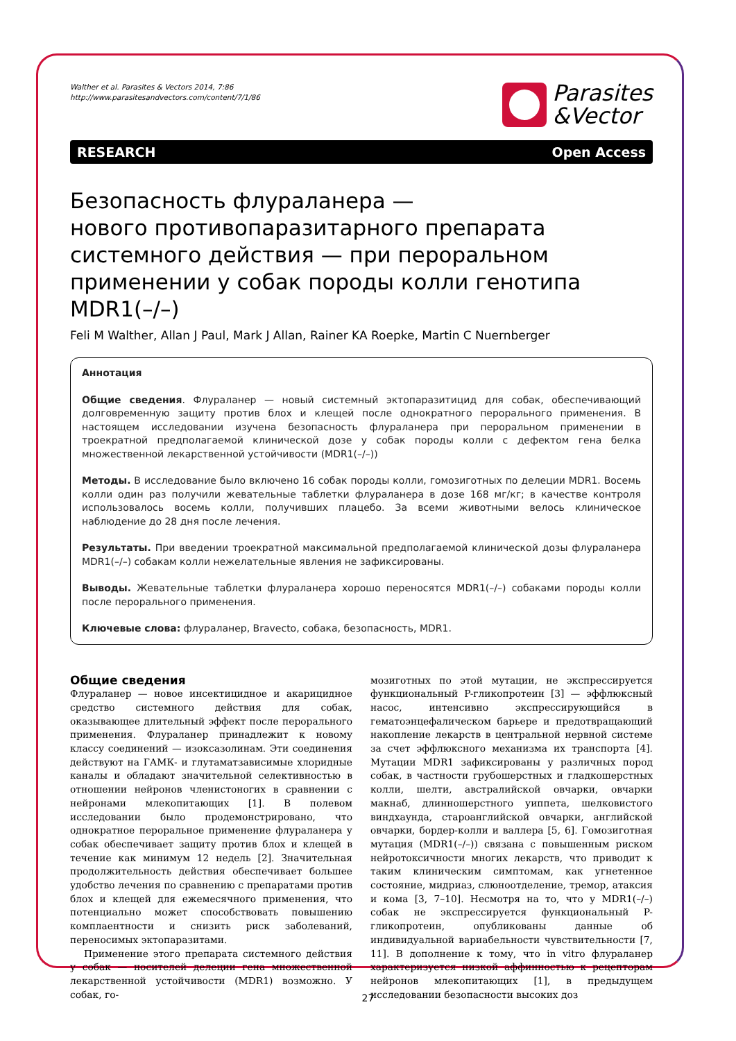Walther et al. Parasites & Vectors 2014, 7:86
http://www.parasitesandvectors.com/content/7/1/86
Parasites
&Vector
RESEARCH Open Access
Безопасность флураланера —
нового противопаразитарного препарата системного действия — при пероральном применении у собак породы колли генотипа MDR1(–/–)
Feli M Walther, Allan J Paul, Mark J Allan, Rainer KA Roepke, Martin C Nuernberger
Аннотация
Общие сведения. Флураланер — новый системный эктопаразитицид для собак, обеспечивающий долговременную защиту против блох и клещей после однократного перорального применения. В настоящем исследовании изучена безопасность флураланера при пероральном применении в троекратной предполагаемой клинической дозе у собак породы колли с дефектом гена белка множественной лекарственной устойчивости (MDR1(–/–))
Методы. В исследование было включено 16 собак породы колли, гомозиготных по делеции MDR1. Восемь колли один раз получили жевательные таблетки флураланера в дозе 168 мг/кг; в качестве контроля использовалось восемь колли, получивших плацебо. За всеми животными велось клиническое наблюдение до 28 дня после лечения.
Результаты. При введении троекратной максимальной предполагаемой клинической дозы флураланера MDR1(–/–) собакам колли нежелательные явления не зафиксированы.
Выводы. Жевательные таблетки флураланера хорошо переносятся MDR1(–/–) собаками породы колли после перорального применения.
Ключевые слова: флураланер, Bravecto, собака, безопасность, MDR1.
Общие сведения
Флураланер — новое инсектицидное и акарицидное средство системного действия для собак, оказывающее длительный эффект после перорального применения. Флураланер принадлежит к новому классу соединений — изоксазолинам. Эти соединения действуют на ГАМК- и глутаматзависимые хлоридные каналы и обладают значительной селективностью в отношении нейронов членистоногих в сравнении с нейронами млекопитающих [1]. В полевом исследовании было продемонстрировано, что однократное пероральное применение флураланера у собак обеспечивает защиту против блох и клещей в течение как минимум 12 недель [2]. Значительная продолжительность действия обеспечивает большее удобство лечения по сравнению с препаратами против блох и клещей для ежемесячного применения, что потенциально может способствовать повышению комплаентности и снизить риск заболеваний, переносимых эктопаразитами.
Применение этого препарата системного действия у собак — носителей делеции гена множественной лекарственной устойчивости (MDR1) возможно. У собак, го-
мозиготных по этой мутации, не экспрессируется функциональный P-гликопротеин [3] — эффлюксный насос, интенсивно экспрессирующийся в гематоэнцефалическом барьере и предотвращающий накопление лекарств в центральной нервной системе за счет эффлюксного механизма их транспорта [4]. Мутации MDR1 зафиксированы у различных пород собак, в частности грубошерстных и гладкошерстных колли, шелти, австралийской овчарки, овчарки макнаб, длинношерстного уиппета, шелковистого виндхаунда, староанглийской овчарки, английской овчарки, бордер-колли и валлера [5, 6]. Гомозиготная мутация (MDR1(–/–)) связана с повышенным риском нейротоксичности многих лекарств, что приводит к таким клиническим симптомам, как угнетенное состояние, мидриаз, слюноотделение, тремор, атаксия и кома [3, 7–10]. Несмотря на то, что у MDR1(–/–) собак не экспрессируется функциональный P-гликопротеин, опубликованы данные об индивидуальной вариабельности чувствительности [7, 11]. В дополнение к тому, что in vitro флураланер характеризуется низкой аффинностью к рецепторам нейронов млекопитающих [1], в предыдущем исследовании безопасности высоких доз
27